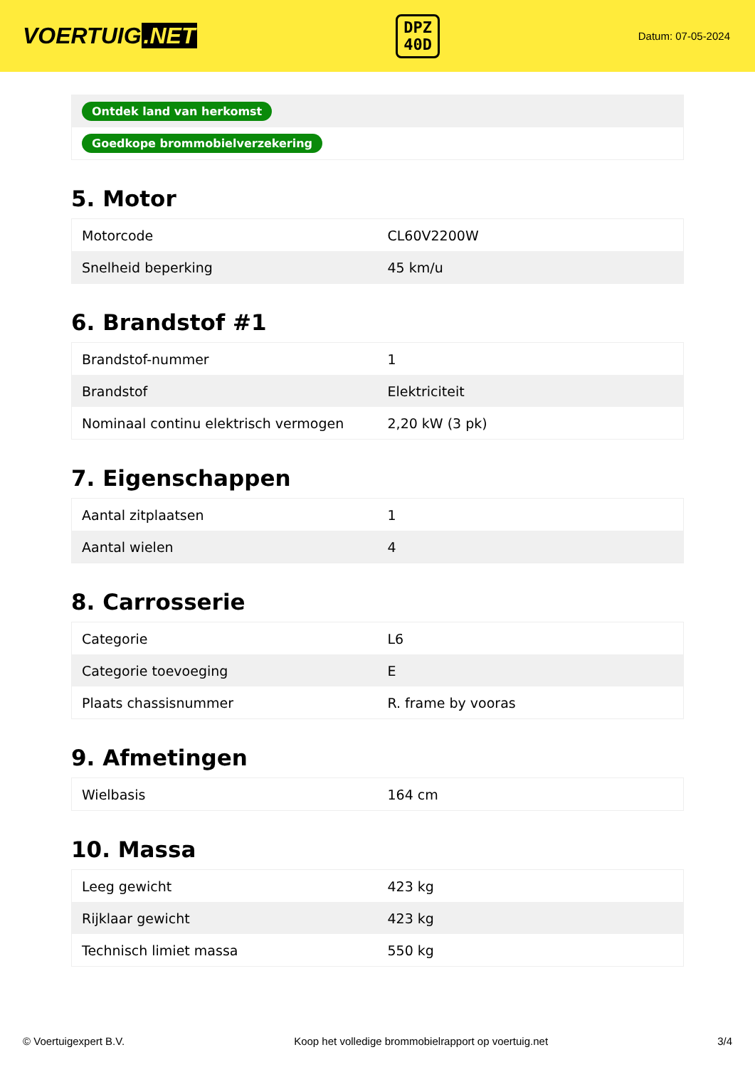VOERTUIG.NET
DPZ
40D
Datum: 07-05-2024
| Ontdek land van herkomst |
| Goedkope brommobielverzekering |
5. Motor
| Motorcode | CL60V2200W |
| Snelheid beperking | 45 km/u |
6. Brandstof #1
| Brandstof-nummer | 1 |
| Brandstof | Elektriciteit |
| Nominaal continu elektrisch vermogen | 2,20 kW (3 pk) |
7. Eigenschappen
| Aantal zitplaatsen | 1 |
| Aantal wielen | 4 |
8. Carrosserie
| Categorie | L6 |
| Categorie toevoeging | E |
| Plaats chassisnummer | R. frame by vooras |
9. Afmetingen
| Wielbasis | 164 cm |
10. Massa
| Leeg gewicht | 423 kg |
| Rijklaar gewicht | 423 kg |
| Technisch limiet massa | 550 kg |
© Voertuigexpert B.V. Koop het volledige brommobielrapport op voertuig.net 3/4